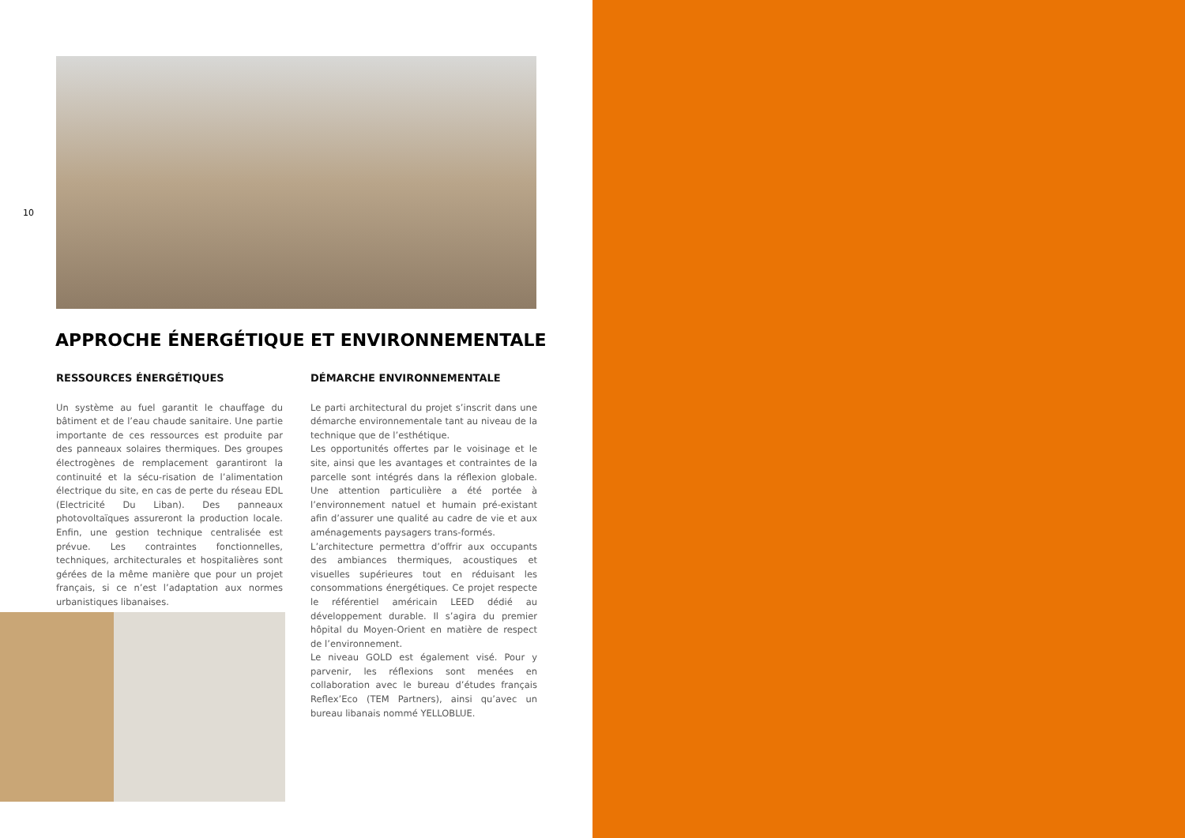10
APPROCHE ÉNERGÉTIQUE ET ENVIRONNEMENTALE
RESSOURCES ÉNERGÉTIQUES
Un système au fuel garantit le chauffage du bâtiment et de l’eau chaude sanitaire. Une partie importante de ces ressources est produite par des panneaux solaires thermiques. Des groupes électrogènes de remplacement garantiront la continuité et la sécu-risation de l’alimentation électrique du site, en cas de perte du réseau EDL (Electricité Du Liban). Des panneaux photovoltaïques assureront la production locale. Enfin, une gestion technique centralisée est prévue. Les contraintes fonctionnelles, techniques, architecturales et hospitalières sont gérées de la même manière que pour un projet français, si ce n’est l’adaptation aux normes urbanistiques libanaises.
DÉMARCHE ENVIRONNEMENTALE
Le parti architectural du projet s’inscrit dans une démarche environnementale tant au niveau de la technique que de l’esthétique.
Les opportunités offertes par le voisinage et le site, ainsi que les avantages et contraintes de la parcelle sont intégrés dans la réflexion globale. Une attention particulière a été portée à l’environnement natuel et humain pré-existant afin d’assurer une qualité au cadre de vie et aux aménagements paysagers trans-formés.
L’architecture permettra d’offrir aux occupants des ambiances thermiques, acoustiques et visuelles supérieures tout en réduisant les consommations énergétiques. Ce projet respecte le référentiel américain LEED dédié au développement durable. Il s’agira du premier hôpital du Moyen-Orient en matière de respect de l’environnement.
Le niveau GOLD est également visé. Pour y parvenir, les réflexions sont menées en collaboration avec le bureau d’études français Reflex’Eco (TEM Partners), ainsi qu’avec un bureau libanais nommé YELLOBLUE.